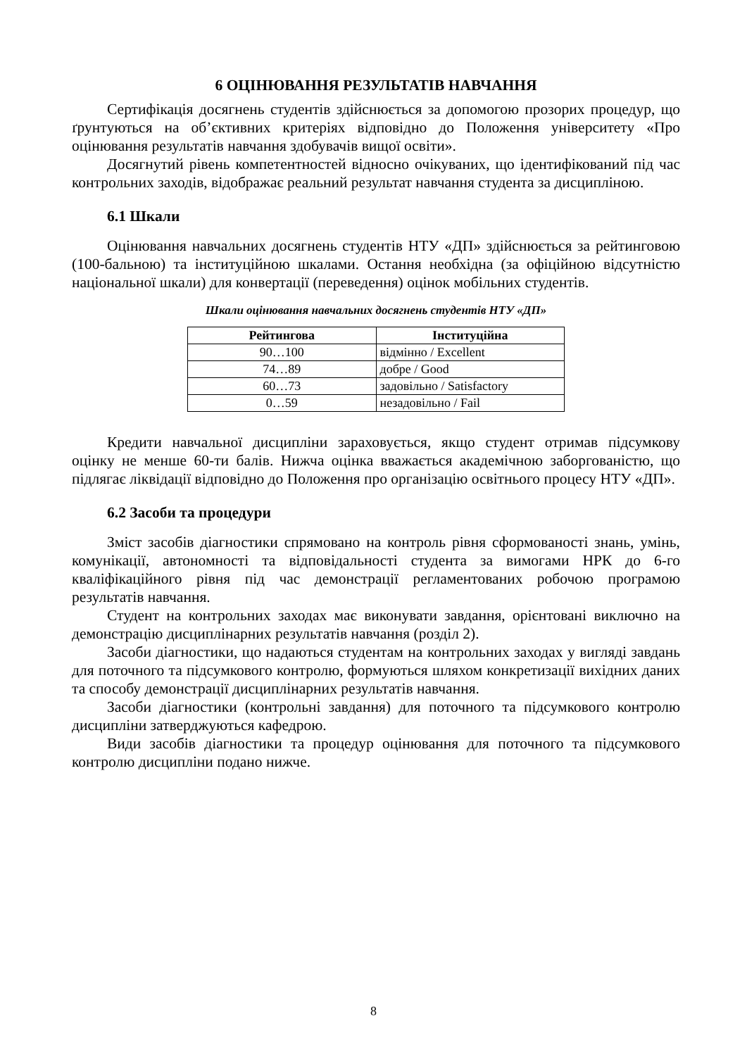6 ОЦІНЮВАННЯ РЕЗУЛЬТАТІВ НАВЧАННЯ
Сертифікація досягнень студентів здійснюється за допомогою прозорих процедур, що ґрунтуються на об’єктивних критеріях відповідно до Положення університету «Про оцінювання результатів навчання здобувачів вищої освіти».
Досягнутий рівень компетентностей відносно очікуваних, що ідентифікований під час контрольних заходів, відображає реальний результат навчання студента за дисципліною.
6.1 Шкали
Оцінювання навчальних досягнень студентів НТУ «ДП» здійснюється за рейтинговою (100-бальною) та інституційною шкалами. Остання необхідна (за офіційною відсутністю національної шкали) для конвертації (переведення) оцінок мобільних студентів.
Шкали оцінювання навчальних досягнень студентів НТУ «ДП»
| Рейтингова | Інституційна |
| --- | --- |
| 90…100 | відмінно / Excellent |
| 74…89 | добре / Good |
| 60…73 | задовільно / Satisfactory |
| 0…59 | незадовільно / Fail |
Кредити навчальної дисципліни зараховується, якщо студент отримав підсумкову оцінку не менше 60-ти балів. Нижча оцінка вважається академічною заборгованістю, що підлягає ліквідації відповідно до Положення про організацію освітнього процесу НТУ «ДП».
6.2 Засоби та процедури
Зміст засобів діагностики спрямовано на контроль рівня сформованості знань, умінь, комунікації, автономності та відповідальності студента за вимогами НРК до 6-го кваліфікаційного рівня під час демонстрації регламентованих робочою програмою результатів навчання.
Студент на контрольних заходах має виконувати завдання, орієнтовані виключно на демонстрацію дисциплінарних результатів навчання (розділ 2).
Засоби діагностики, що надаються студентам на контрольних заходах у вигляді завдань для поточного та підсумкового контролю, формуються шляхом конкретизації вихідних даних та способу демонстрації дисциплінарних результатів навчання.
Засоби діагностики (контрольні завдання) для поточного та підсумкового контролю дисципліни затверджуються кафедрою.
Види засобів діагностики та процедур оцінювання для поточного та підсумкового контролю дисципліни подано нижче.
8